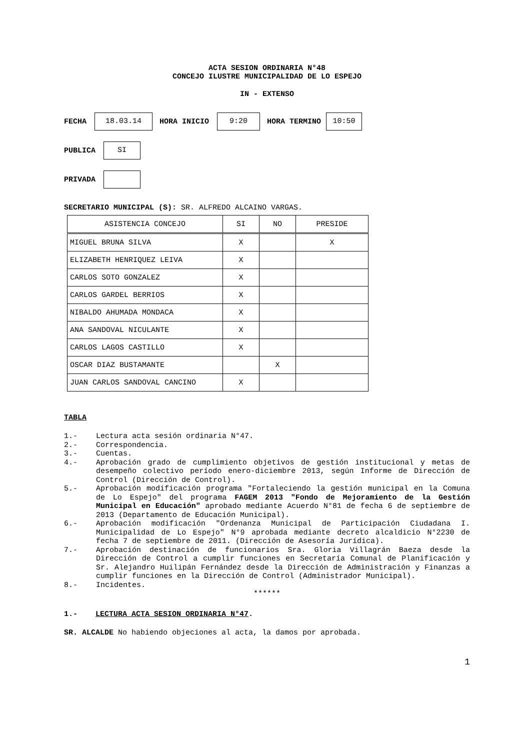ACTA SESION ORDINARIA N°48
CONCEJO ILUSTRE MUNICIPALIDAD DE LO ESPEJO
IN - EXTENSO
FECHA 18.03.14 HORA INICIO 9:20 HORA TERMINO 10:50
PUBLICA SI
PRIVADA
SECRETARIO MUNICIPAL (S): SR. ALFREDO ALCAINO VARGAS.
| ASISTENCIA CONCEJO | SI | NO | PRESIDE |
| --- | --- | --- | --- |
| MIGUEL BRUNA SILVA | X | | X |
| ELIZABETH HENRIQUEZ LEIVA | X | | |
| CARLOS SOTO GONZALEZ | X | | |
| CARLOS GARDEL BERRIOS | X | | |
| NIBALDO AHUMADA MONDACA | X | | |
| ANA SANDOVAL NICULANTE | X | | |
| CARLOS LAGOS CASTILLO | X | | |
| OSCAR DIAZ BUSTAMANTE | | X | |
| JUAN CARLOS SANDOVAL CANCINO | X | | |
TABLA
1.- Lectura acta sesión ordinaria N°47.
2.- Correspondencia.
3.- Cuentas.
4.- Aprobación grado de cumplimiento objetivos de gestión institucional y metas de desempeño colectivo período enero-diciembre 2013, según Informe de Dirección de Control (Dirección de Control).
5.- Aprobación modificación programa "Fortaleciendo la gestión municipal en la Comuna de Lo Espejo" del programa FAGEM 2013 "Fondo de Mejoramiento de la Gestión Municipal en Educación" aprobado mediante Acuerdo N°81 de fecha 6 de septiembre de 2013 (Departamento de Educación Municipal).
6.- Aprobación modificación "Ordenanza Municipal de Participación Ciudadana I. Municipalidad de Lo Espejo" N°9 aprobada mediante decreto alcaldicio N°2230 de fecha 7 de septiembre de 2011. (Dirección de Asesoría Jurídica).
7.- Aprobación destinación de funcionarios Sra. Gloria Villagrán Baeza desde la Dirección de Control a cumplir funciones en Secretaría Comunal de Planificación y Sr. Alejandro Huilipán Fernández desde la Dirección de Administración y Finanzas a cumplir funciones en la Dirección de Control (Administrador Municipal).
8.- Incidentes.
******
1.- LECTURA ACTA SESION ORDINARIA N°47.
SR. ALCALDE No habiendo objeciones al acta, la damos por aprobada.
1